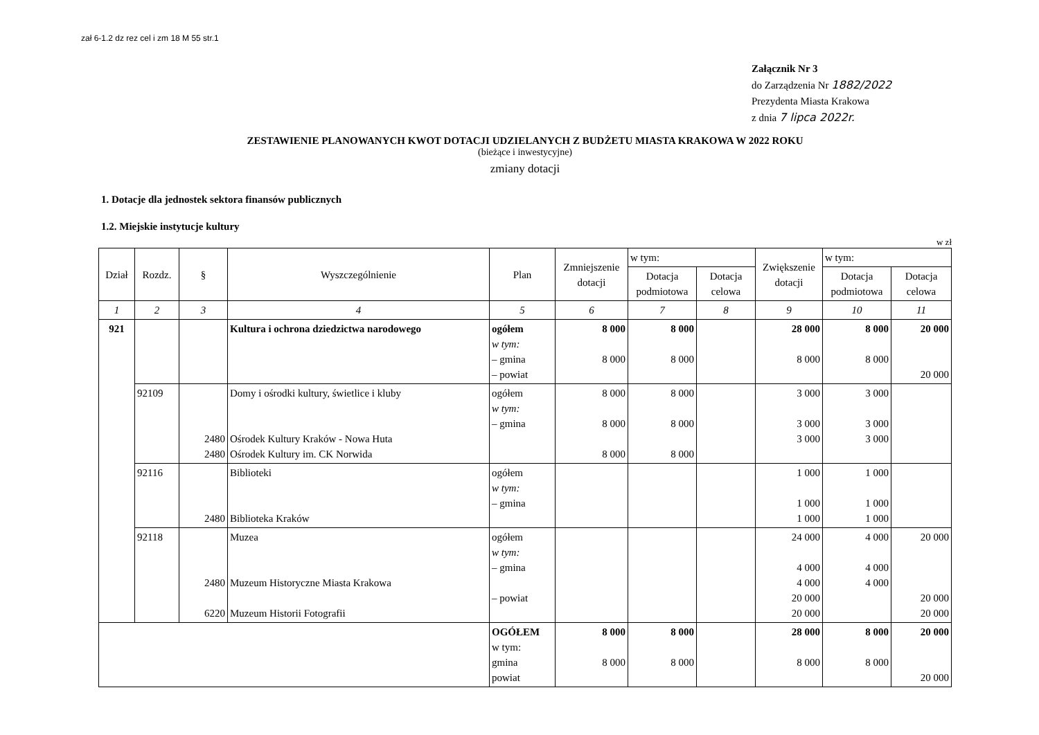zał 6-1.2 dz rez cel i zm 18 M 55 str.1
Załącznik Nr 3
do Zarządzenia Nr 1882/2022
Prezydenta Miasta Krakowa
z dnia 7 lipca 2022r.
ZESTAWIENIE PLANOWANYCH KWOT DOTACJI UDZIELANYCH Z BUDŻETU MIASTA KRAKOWA W 2022 ROKU
(bieżące i inwestycyjne)
zmiany dotacji
1. Dotacje dla jednostek sektora finansów publicznych
1.2. Miejskie instytucje kultury
w zł
| Dział | Rozdz. | § | Wyszczególnienie | Plan | Zmniejszenie dotacji | w tym: | | Zwiększenie dotacji | w tym: | |
| --- | --- | --- | --- | --- | --- | --- | --- | --- | --- | --- |
| | | | | | | Dotacja podmiotowa | Dotacja celowa | | Dotacja podmiotowa | Dotacja celowa |
| 1 | 2 | 3 | 4 | 5 | 6 | 7 | 8 | 9 | 10 | 11 |
| 921 | | | Kultura i ochrona dziedzictwa narodowego | ogółem w tym: – gmina – powiat | 8 000 8 000 | 8 000 8 000 | | 28 000 8 000 | 8 000 8 000 | 20 000 20 000 |
| | 92109 | 2480 2480 | Domy i ośrodki kultury, świetlice i kluby Ośrodek Kultury Kraków - Nowa Huta Ośrodek Kultury im. CK Norwida | ogółem w tym: – gmina | 8 000 8 000 8 000 | 8 000 8 000 8 000 | | 3 000 3 000 3 000 | 3 000 3 000 3 000 | |
| | 92116 | 2480 | Biblioteki Biblioteka Kraków | ogółem w tym: – gmina | | | | 1 000 1 000 1 000 | 1 000 1 000 1 000 | |
| | 92118 | 2480 6220 | Muzea Muzeum Historyczne Miasta Krakowa Muzeum Historii Fotografii | ogółem w tym: – gmina – powiat | | | | 24 000 4 000 4 000 20 000 20 000 | 4 000 4 000 4 000 | 20 000 20 000 20 000 |
| | | | | OGÓŁEM w tym: gmina powiat | 8 000 8 000 | 8 000 8 000 | | 28 000 8 000 | 8 000 8 000 | 20 000 20 000 |